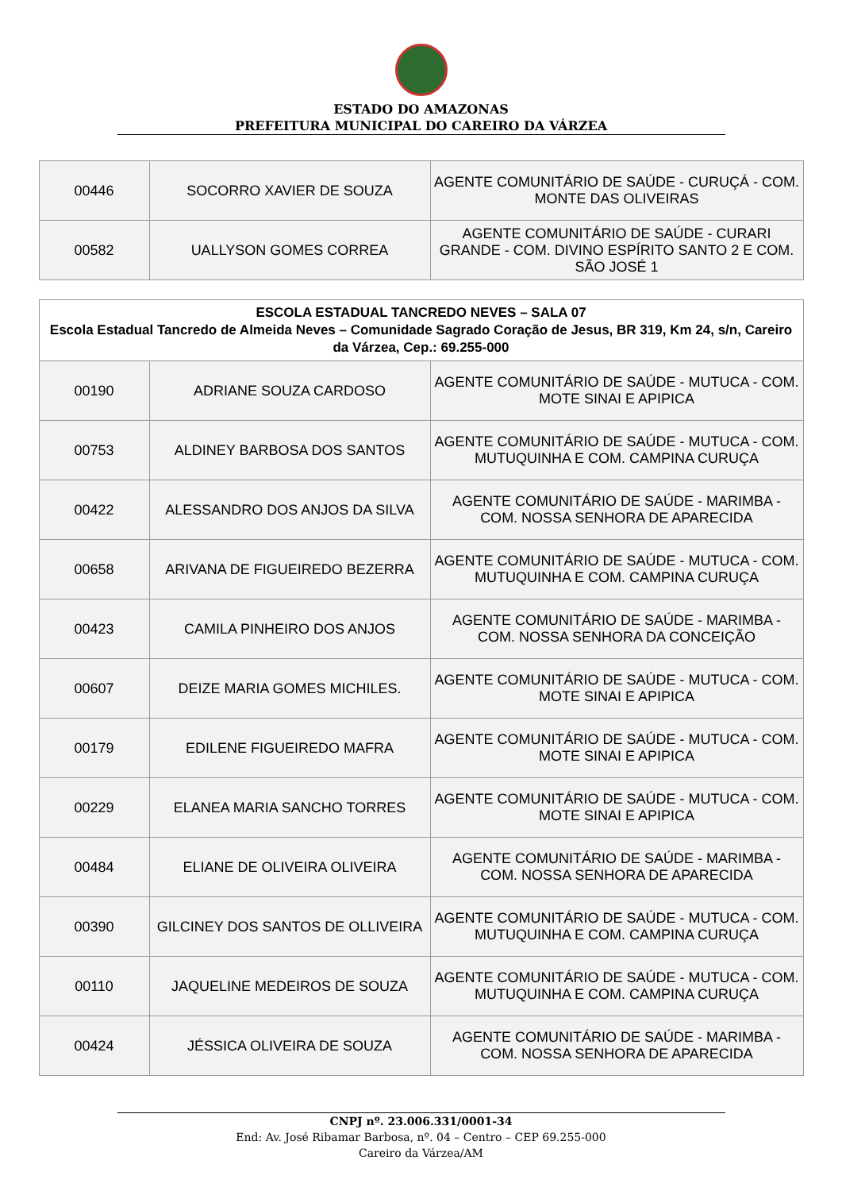ESTADO DO AMAZONAS
PREFEITURA MUNICIPAL DO CAREIRO DA VÁRZEA
| 00446 | SOCORRO XAVIER DE SOUZA | AGENTE COMUNITÁRIO DE SAÚDE - CURUÇÁ - COM. MONTE DAS OLIVEIRAS |
| 00582 | UALLYSON GOMES CORREA | AGENTE COMUNITÁRIO DE SAÚDE - CURARI GRANDE - COM. DIVINO ESPÍRITO SANTO 2 E COM. SÃO JOSÉ 1 |
| ESCOLA ESTADUAL TANCREDO NEVES – SALA 07 Escola Estadual Tancredo de Almeida Neves – Comunidade Sagrado Coração de Jesus, BR 319, Km 24, s/n, Careiro da Várzea, Cep.: 69.255-000 | | |
| --- | --- | --- |
| 00190 | ADRIANE SOUZA CARDOSO | AGENTE COMUNITÁRIO DE SAÚDE - MUTUCA - COM. MOTE SINAI E APIPICA |
| 00753 | ALDINEY BARBOSA DOS SANTOS | AGENTE COMUNITÁRIO DE SAÚDE - MUTUCA - COM. MUTUQUINHA E COM. CAMPINA CURUÇA |
| 00422 | ALESSANDRO DOS ANJOS DA SILVA | AGENTE COMUNITÁRIO DE SAÚDE - MARIMBA - COM. NOSSA SENHORA DE APARECIDA |
| 00658 | ARIVANA DE FIGUEIREDO BEZERRA | AGENTE COMUNITÁRIO DE SAÚDE - MUTUCA - COM. MUTUQUINHA E COM. CAMPINA CURUÇA |
| 00423 | CAMILA PINHEIRO DOS ANJOS | AGENTE COMUNITÁRIO DE SAÚDE - MARIMBA - COM. NOSSA SENHORA DA CONCEIÇÃO |
| 00607 | DEIZE MARIA GOMES MICHILES. | AGENTE COMUNITÁRIO DE SAÚDE - MUTUCA - COM. MOTE SINAI E APIPICA |
| 00179 | EDILENE FIGUEIREDO MAFRA | AGENTE COMUNITÁRIO DE SAÚDE - MUTUCA - COM. MOTE SINAI E APIPICA |
| 00229 | ELANEA MARIA SANCHO TORRES | AGENTE COMUNITÁRIO DE SAÚDE - MUTUCA - COM. MOTE SINAI E APIPICA |
| 00484 | ELIANE DE OLIVEIRA OLIVEIRA | AGENTE COMUNITÁRIO DE SAÚDE - MARIMBA - COM. NOSSA SENHORA DE APARECIDA |
| 00390 | GILCINEY DOS SANTOS DE OLLIVEIRA | AGENTE COMUNITÁRIO DE SAÚDE - MUTUCA - COM. MUTUQUINHA E COM. CAMPINA CURUÇA |
| 00110 | JAQUELINE MEDEIROS DE SOUZA | AGENTE COMUNITÁRIO DE SAÚDE - MUTUCA - COM. MUTUQUINHA E COM. CAMPINA CURUÇA |
| 00424 | JÉSSICA OLIVEIRA DE SOUZA | AGENTE COMUNITÁRIO DE SAÚDE - MARIMBA - COM. NOSSA SENHORA DE APARECIDA |
CNPJ nº. 23.006.331/0001-34
End: Av. José Ribamar Barbosa, nº. 04 – Centro – CEP 69.255-000
Careiro da Várzea/AM